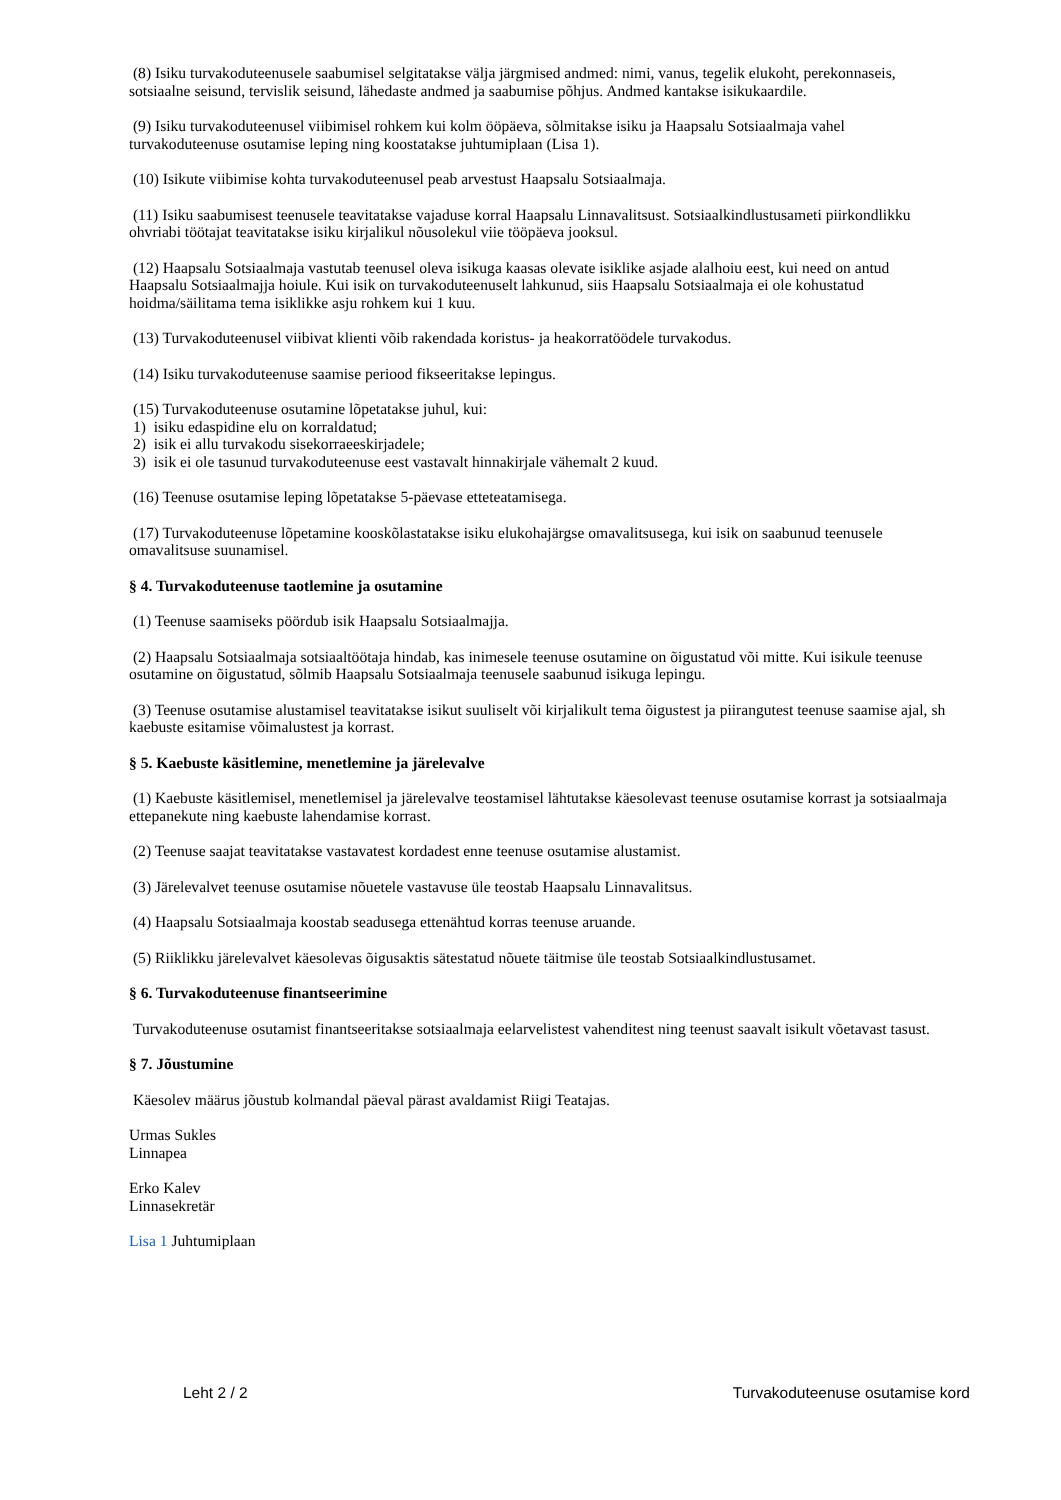(8) Isiku turvakoduteenusele saabumisel selgitatakse välja järgmised andmed: nimi, vanus, tegelik elukoht, perekonnaseis, sotsiaalne seisund, tervislik seisund, lähedaste andmed ja saabumise põhjus. Andmed kantakse isikukaardile.
(9) Isiku turvakoduteenusel viibimisel rohkem kui kolm ööpäeva, sõlmitakse isiku ja Haapsalu Sotsiaalmaja vahel turvakoduteenuse osutamise leping ning koostatakse juhtumiplaan (Lisa 1).
(10) Isikute viibimise kohta turvakoduteenusel peab arvestust Haapsalu Sotsiaalmaja.
(11) Isiku saabumisest teenusele teavitatakse vajaduse korral Haapsalu Linnavalitsust. Sotsiaalkindlustusameti piirkondlikku ohvriabi töötajat teavitatakse isiku kirjalikul nõusolekul viie tööpäeva jooksul.
(12) Haapsalu Sotsiaalmaja vastutab teenusel oleva isikuga kaasas olevate isiklike asjade alalhoiu eest, kui need on antud Haapsalu Sotsiaalmajja hoiule. Kui isik on turvakoduteenuselt lahkunud, siis Haapsalu Sotsiaalmaja ei ole kohustatud hoidma/säilitama tema isiklikke asju rohkem kui 1 kuu.
(13) Turvakoduteenusel viibivat klienti võib rakendada koristus- ja heakorratöödele turvakodus.
(14) Isiku turvakoduteenuse saamise periood fikseeritakse lepingus.
(15) Turvakoduteenuse osutamine lõpetatakse juhul, kui:
1) isiku edaspidine elu on korraldatud;
2) isik ei allu turvakodu sisekorraeeskirjadele;
3) isik ei ole tasunud turvakoduteenuse eest vastavalt hinnakirjale vähemalt 2 kuud.
(16) Teenuse osutamise leping lõpetatakse 5-päevase etteteatamisega.
(17) Turvakoduteenuse lõpetamine kooskõlastatakse isiku elukohajärgse omavalitsusega, kui isik on saabunud teenusele omavalitsuse suunamisel.
§ 4. Turvakoduteenuse taotlemine ja osutamine
(1) Teenuse saamiseks pöördub isik Haapsalu Sotsiaalmajja.
(2) Haapsalu Sotsiaalmaja sotsiaaltöötaja hindab, kas inimesele teenuse osutamine on õigustatud või mitte. Kui isikule teenuse osutamine on õigustatud, sõlmib Haapsalu Sotsiaalmaja teenusele saabunud isikuga lepingu.
(3) Teenuse osutamise alustamisel teavitatakse isikut suuliselt või kirjalikult tema õigustest ja piirangutest teenuse saamise ajal, sh kaebuste esitamise võimalustest ja korrast.
§ 5. Kaebuste käsitlemine, menetlemine ja järelevalve
(1) Kaebuste käsitlemisel, menetlemisel ja järelevalve teostamisel lähtutakse käesolevast teenuse osutamise korrast ja sotsiaalmaja ettepanekute ning kaebuste lahendamise korrast.
(2) Teenuse saajat teavitatakse vastavatest kordadest enne teenuse osutamise alustamist.
(3) Järelevalvet teenuse osutamise nõuetele vastavuse üle teostab Haapsalu Linnavalitsus.
(4) Haapsalu Sotsiaalmaja koostab seadusega ettenähtud korras teenuse aruande.
(5) Riiklikku järelevalvet käesolevas õigusaktis sätestatud nõuete täitmise üle teostab Sotsiaalkindlustusamet.
§ 6. Turvakoduteenuse finantseerimine
Turvakoduteenuse osutamist finantseeritakse sotsiaalmaja eelarvelistest vahenditest ning teenust saavalt isikult võetavast tasust.
§ 7. Jõustumine
Käesolev määrus jõustub kolmandal päeval pärast avaldamist Riigi Teatajas.
Urmas Sukles
Linnapea
Erko Kalev
Linnasekretär
Lisa 1 Juhtumiplaan
Leht 2 / 2 Turvakoduteenuse osutamise kord